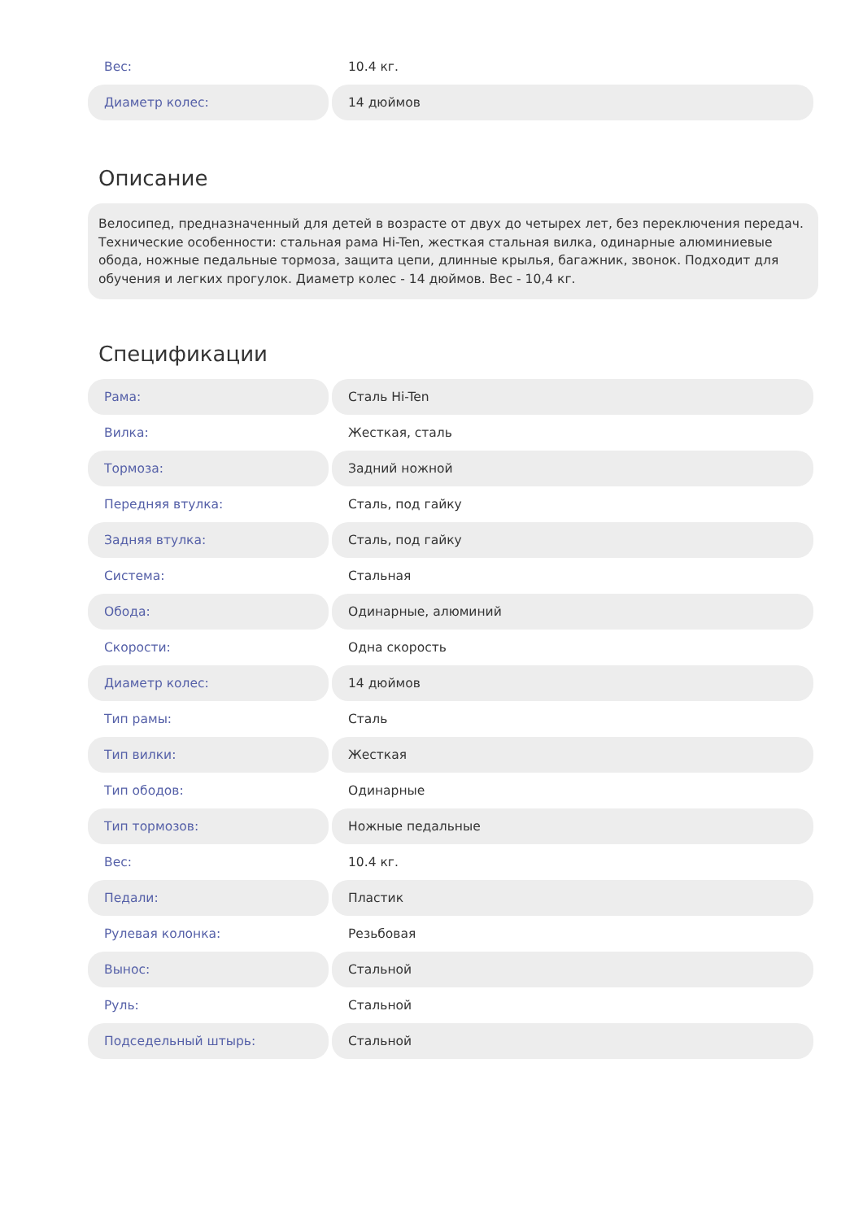| Вес: | 10.4 кг. |
| Диаметр колес: | 14 дюймов |
Описание
Велосипед, предназначенный для детей в возрасте от двух до четырех лет, без переключения передач. Технические особенности: стальная рама Hi-Ten, жесткая стальная вилка, одинарные алюминиевые обода, ножные педальные тормоза, защита цепи, длинные крылья, багажник, звонок. Подходит для обучения и легких прогулок. Диаметр колес - 14 дюймов. Вес - 10,4 кг.
Спецификации
| Рама: | Сталь Hi-Ten |
| Вилка: | Жесткая, сталь |
| Тормоза: | Задний ножной |
| Передняя втулка: | Сталь, под гайку |
| Задняя втулка: | Сталь, под гайку |
| Система: | Стальная |
| Обода: | Одинарные, алюминий |
| Скорости: | Одна скорость |
| Диаметр колес: | 14 дюймов |
| Тип рамы: | Сталь |
| Тип вилки: | Жесткая |
| Тип ободов: | Одинарные |
| Тип тормозов: | Ножные педальные |
| Вес: | 10.4 кг. |
| Педали: | Пластик |
| Рулевая колонка: | Резьбовая |
| Вынос: | Стальной |
| Руль: | Стальной |
| Подседельный штырь: | Стальной |